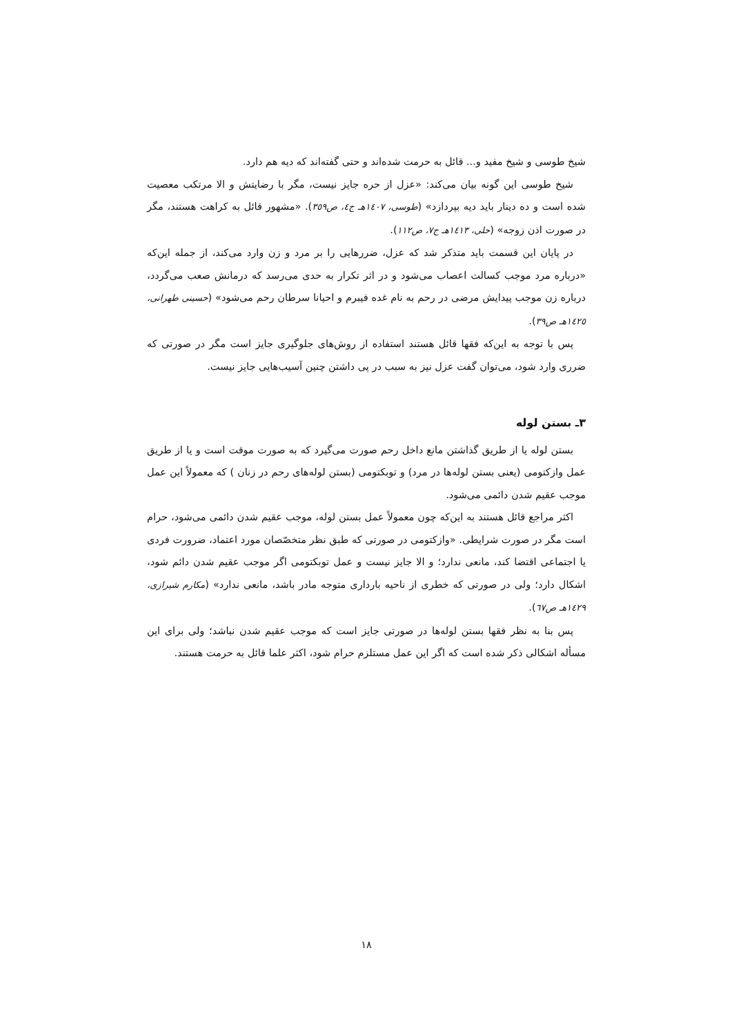شیخ طوسی و شیخ مفید و... قائل به حرمت شده‌اند و حتی گفته‌اند که دیه هم دارد.
شیخ طوسی این گونه بیان می‌کند: «عزل از حره جایز نیست، مگر با رضایتش و الا مرتکب معصیت شده است و ده دینار باید دیه بپردازد» (طوسی، ۱٤۰۷هـ ج٤، ص۳٥۹). «مشهور قائل به کراهت هستند، مگر در صورت اذن زوجه» (حلی، ۱٤۱۳هـ ج۷، ص۱۱۲).
در پایان این قسمت باید متذکر شد که عزل، ضررهایی را بر مرد و زن وارد می‌کند، از جمله این‌که «درباره مرد موجب کسالت اعصاب می‌شود و در اثر تکرار به حدی می‌رسد که درمانش صعب می‌گردد، درباره زن موجب پیدایش مرضی در رحم به نام غده فیبرم و احیانا سرطان رحم می‌شود» (حسینی طهرانی، ۱٤۲٥هـ ص۳۹).
پس با توجه به این‌که فقها قائل هستند استفاده از روش‌های جلوگیری جایز است مگر در صورتی که ضرری وارد شود، می‌توان گفت عزل نیز به سبب در پی داشتن چنین آسیب‌هایی جایز نیست.
۳ـ بستن لوله
بستن لوله یا از طریق گذاشتن مانع داخل رحم صورت می‌گیرد که به صورت موقت است و یا از طریق عمل وازکتومی (یعنی بستن لوله‌ها در مرد) و توبکتومی (بستن لوله‌های رحم در زنان ) که معمولاً این عمل موجب عقیم شدن دائمی می‌شود.
اکثر مراجع قائل هستند به این‌که چون معمولاً عمل بستن لوله، موجب عقیم شدن دائمی می‌شود، حرام است مگر در صورت شرایطی. «وازکتومی در صورتی که طبق نظر متخصّصان مورد اعتماد، ضرورت فردی یا اجتماعی اقتضا کند، مانعی ندارد؛ و الا جایز نیست و عمل توبکتومی اگر موجب عقیم شدن دائم شود، اشکال دارد؛ ولی در صورتی که خطری از ناحیه بارداری متوجه مادر باشد، مانعی ندارد» (مکارم شیرازی، ۱٤۲۹هـ ص٦۷).
پس بنا به نظر فقها بستن لوله‌ها در صورتی جایز است که موجب عقیم شدن نباشد؛ ولی برای این مسأله اشکالی ذکر شده است که اگر این عمل مستلزم حرام شود، اکثر علما قائل به حرمت هستند.
۱۸